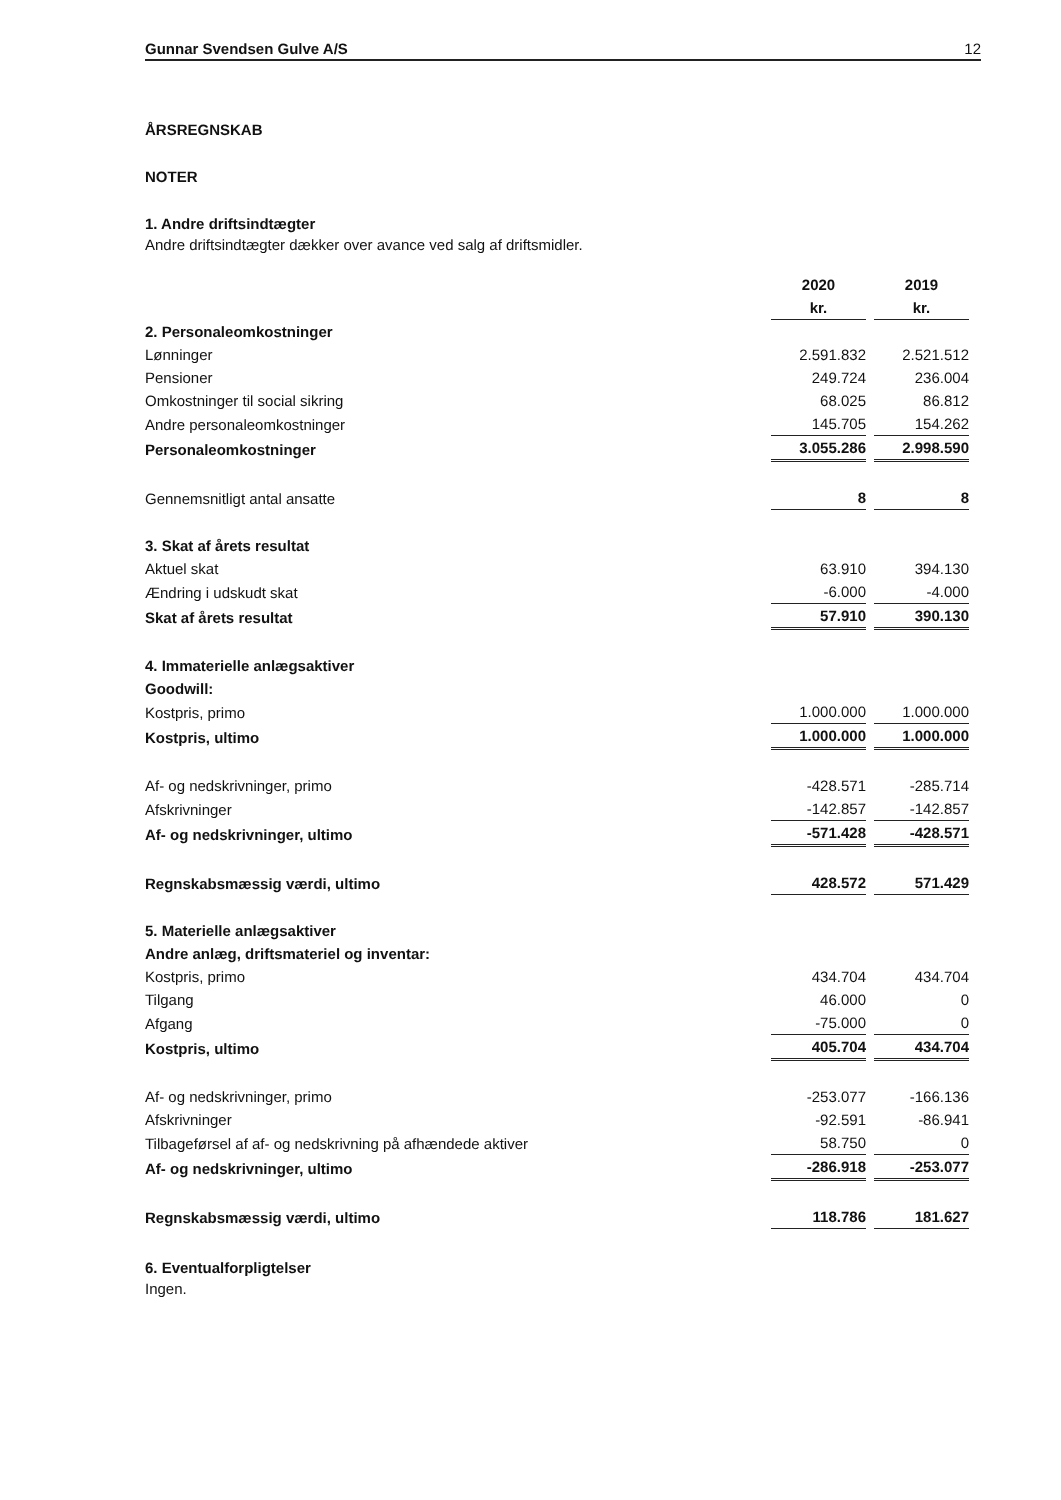Gunnar Svendsen Gulve A/S 12
ÅRSREGNSKAB
NOTER
1. Andre driftsindtægter
Andre driftsindtægter dækker over avance ved salg af driftsmidler.
| | 2020 | 2019 |
| | kr. | kr. |
| 2. Personaleomkostninger | | |
| Lønninger | 2.591.832 | 2.521.512 |
| Pensioner | 249.724 | 236.004 |
| Omkostninger til social sikring | 68.025 | 86.812 |
| Andre personaleomkostninger | 145.705 | 154.262 |
| Personaleomkostninger | 3.055.286 | 2.998.590 |
| Gennemsnitligt antal ansatte | 8 | 8 |
| 3. Skat af årets resultat | | |
| Aktuel skat | 63.910 | 394.130 |
| Ændring i udskudt skat | -6.000 | -4.000 |
| Skat af årets resultat | 57.910 | 390.130 |
| 4. Immaterielle anlægsaktiver | | |
| Goodwill: | | |
| Kostpris, primo | 1.000.000 | 1.000.000 |
| Kostpris, ultimo | 1.000.000 | 1.000.000 |
| Af- og nedskrivninger, primo | -428.571 | -285.714 |
| Afskrivninger | -142.857 | -142.857 |
| Af- og nedskrivninger, ultimo | -571.428 | -428.571 |
| Regnskabsmæssig værdi, ultimo | 428.572 | 571.429 |
| 5. Materielle anlægsaktiver | | |
| Andre anlæg, driftsmateriel og inventar: | | |
| Kostpris, primo | 434.704 | 434.704 |
| Tilgang | 46.000 | 0 |
| Afgang | -75.000 | 0 |
| Kostpris, ultimo | 405.704 | 434.704 |
| Af- og nedskrivninger, primo | -253.077 | -166.136 |
| Afskrivninger | -92.591 | -86.941 |
| Tilbageførsel af af- og nedskrivning på afhændede aktiver | 58.750 | 0 |
| Af- og nedskrivninger, ultimo | -286.918 | -253.077 |
| Regnskabsmæssig værdi, ultimo | 118.786 | 181.627 |
6. Eventualforpligtelser
Ingen.